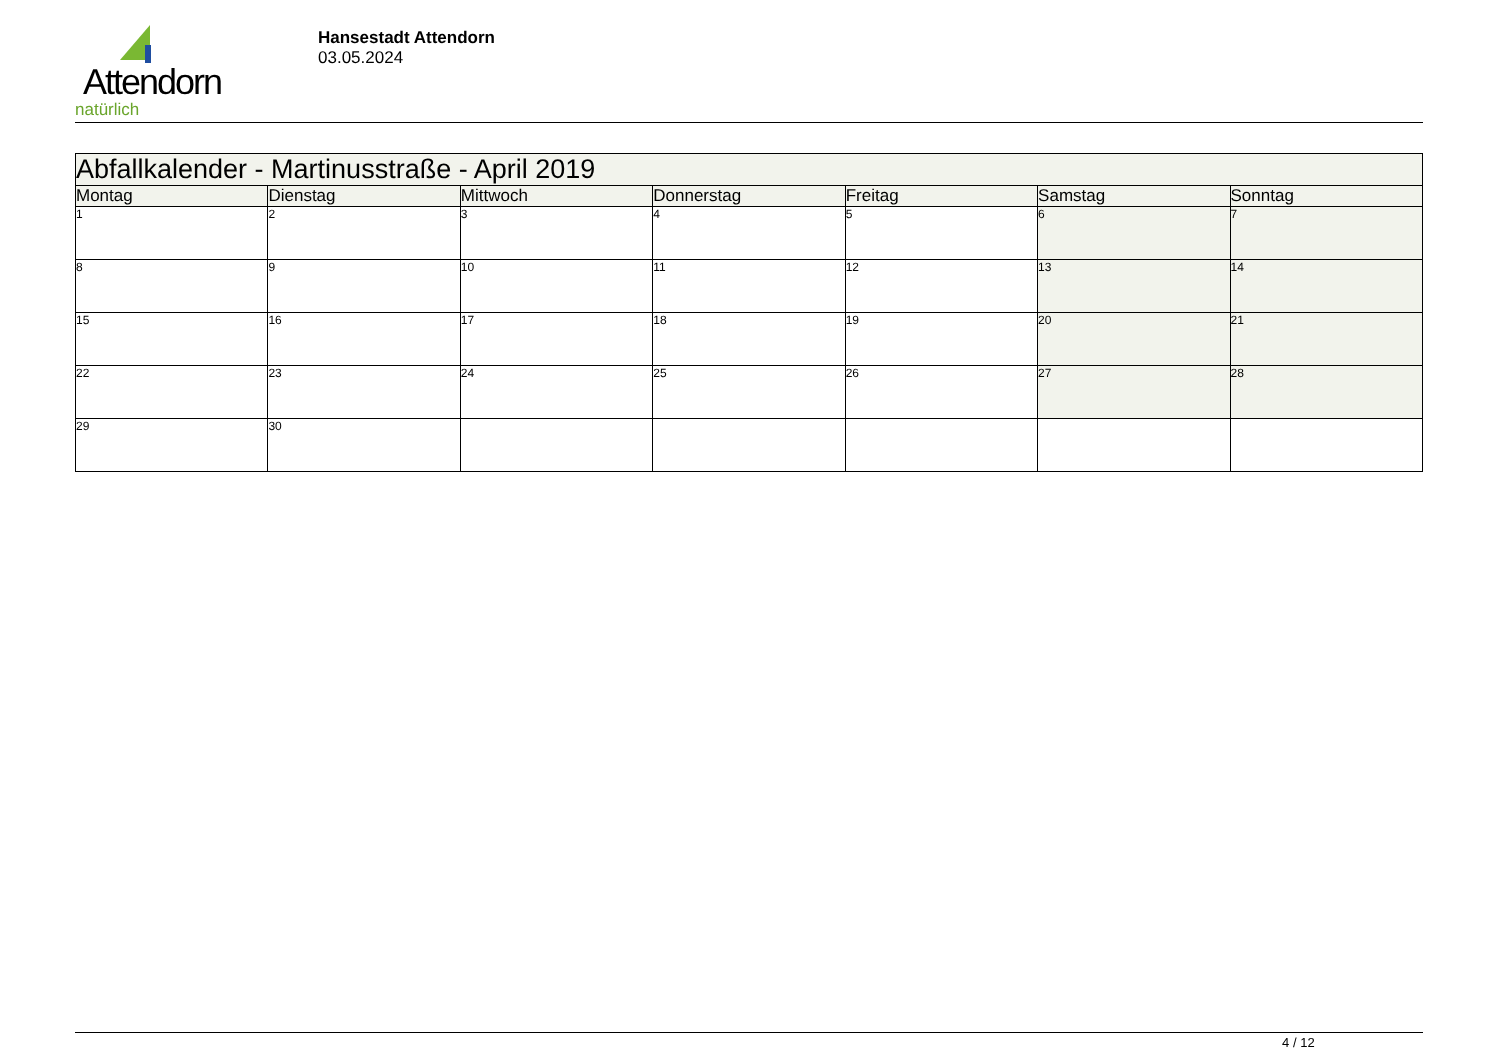Attendorn
natürlich
Hansestadt Attendorn
03.05.2024
| Abfallkalender - Martinusstraße - April 2019 | | | | | | |
| --- | --- | --- | --- | --- | --- | --- |
| Montag | Dienstag | Mittwoch | Donnerstag | Freitag | Samstag | Sonntag |
| 1 | 2 | 3 | 4 | 5 | 6 | 7 |
| 8 | 9 | 10 | 11 | 12 | 13 | 14 |
| 15 | 16 | 17 | 18 | 19 | 20 | 21 |
| 22 | 23 | 24 | 25 | 26 | 27 | 28 |
| 29 | 30 | | | | | |
4 / 12